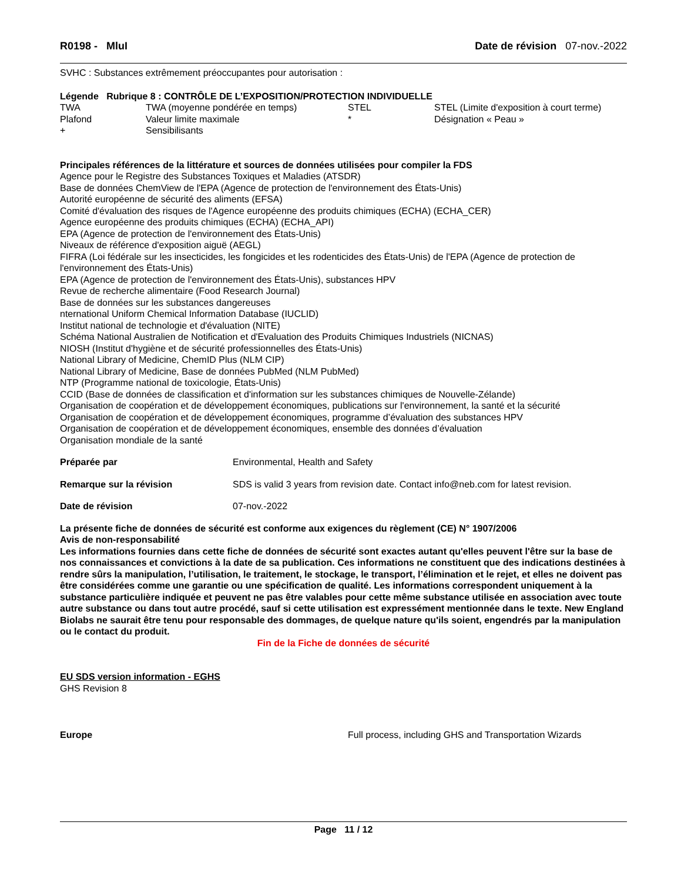R0198 - MluI Date de révision 07-nov.-2022
SVHC : Substances extrêmement préoccupantes pour autorisation :
Légende Rubrique 8 : CONTRÔLE DE L’EXPOSITION/PROTECTION INDIVIDUELLE
| TWA | TWA (moyenne pondérée en temps) | STEL | STEL (Limite d'exposition à court terme) |
| Plafond | Valeur limite maximale | * | Désignation « Peau » |
| + | Sensibilisants | | |
Principales références de la littérature et sources de données utilisées pour compiler la FDS
Agence pour le Registre des Substances Toxiques et Maladies (ATSDR)
Base de données ChemView de l'EPA (Agence de protection de l'environnement des États-Unis)
Autorité européenne de sécurité des aliments (EFSA)
Comité d'évaluation des risques de l'Agence européenne des produits chimiques (ECHA) (ECHA_CER)
Agence européenne des produits chimiques (ECHA) (ECHA_API)
EPA (Agence de protection de l'environnement des États-Unis)
Niveaux de référence d'exposition aiguë (AEGL)
FIFRA (Loi fédérale sur les insecticides, les fongicides et les rodenticides des États-Unis) de l'EPA (Agence de protection de l'environnement des États-Unis)
EPA (Agence de protection de l'environnement des États-Unis), substances HPV
Revue de recherche alimentaire (Food Research Journal)
Base de données sur les substances dangereuses
nternational Uniform Chemical Information Database (IUCLID)
Institut national de technologie et d'évaluation (NITE)
Schéma National Australien de Notification et d'Evaluation des Produits Chimiques Industriels (NICNAS)
NIOSH (Institut d'hygiène et de sécurité professionnelles des États-Unis)
National Library of Medicine, ChemID Plus (NLM CIP)
National Library of Medicine, Base de données PubMed (NLM PubMed)
NTP (Programme national de toxicologie, États-Unis)
CCID (Base de données de classification et d'information sur les substances chimiques de Nouvelle-Zélande)
Organisation de coopération et de développement économiques, publications sur l'environnement, la santé et la sécurité
Organisation de coopération et de développement économiques, programme d’évaluation des substances HPV
Organisation de coopération et de développement économiques, ensemble des données d’évaluation
Organisation mondiale de la santé
| Préparée par | Environmental, Health and Safety |
| Remarque sur la révision | SDS is valid 3 years from revision date. Contact info@neb.com for latest revision. |
| Date de révision | 07-nov.-2022 |
La présente fiche de données de sécurité est conforme aux exigences du règlement (CE) N° 1907/2006
Avis de non-responsabilité
Les informations fournies dans cette fiche de données de sécurité sont exactes autant qu'elles peuvent l'être sur la base de nos connaissances et convictions à la date de sa publication. Ces informations ne constituent que des indications destinées à rendre sûrs la manipulation, l’utilisation, le traitement, le stockage, le transport, l’élimination et le rejet, et elles ne doivent pas être considérées comme une garantie ou une spécification de qualité. Les informations correspondent uniquement à la substance particulière indiquée et peuvent ne pas être valables pour cette même substance utilisée en association avec toute autre substance ou dans tout autre procédé, sauf si cette utilisation est expressément mentionnée dans le texte. New England Biolabs ne saurait être tenu pour responsable des dommages, de quelque nature qu'ils soient, engendrés par la manipulation ou le contact du produit.
Fin de la Fiche de données de sécurité
EU SDS version information - EGHS
GHS Revision 8
| Europe | Full process, including GHS and Transportation Wizards |
Page 11 / 12